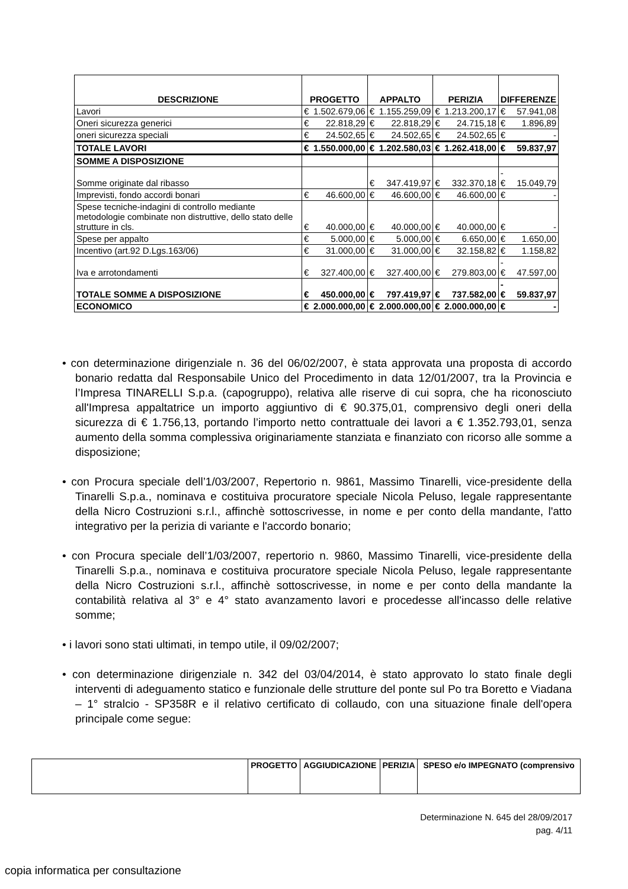| DESCRIZIONE | PROGETTO | | APPALTO | | PERIZIA | | DIFFERENZE | |
| --- | --- | --- | --- | --- | --- | --- | --- | --- |
| Lavori | € | 1.502.679,06 | € | 1.155.259,09 | € | 1.213.200,17 | € | 57.941,08 |
| Oneri sicurezza generici | € | 22.818,29 | € | 22.818,29 | € | 24.715,18 | € | 1.896,89 |
| oneri sicurezza speciali | € | 24.502,65 | € | 24.502,65 | € | 24.502,65 | € | - |
| TOTALE LAVORI | € | 1.550.000,00 | € | 1.202.580,03 | € | 1.262.418,00 | € | 59.837,97 |
| SOMME A DISPOSIZIONE | | | | | | | | |
| Somme originate dal ribasso | | | € | 347.419,97 | € | 332.370,18 | -€ | 15.049,79 |
| Imprevisti, fondo accordi bonari | € | 46.600,00 | € | 46.600,00 | € | 46.600,00 | € | - |
| Spese tecniche-indagini di controllo mediante metodologie combinate non distruttive, dello stato delle strutture in cls. | € | 40.000,00 | € | 40.000,00 | € | 40.000,00 | € | - |
| Spese per appalto | € | 5.000,00 | € | 5.000,00 | € | 6.650,00 | € | 1.650,00 |
| Incentivo (art.92 D.Lgs.163/06) | € | 31.000,00 | € | 31.000,00 | € | 32.158,82 | € | 1.158,82 |
| Iva e arrotondamenti | € | 327.400,00 | € | 327.400,00 | € | 279.803,00 | -€ | 47.597,00 |
| TOTALE SOMME A DISPOSIZIONE | € | 450.000,00 | € | 797.419,97 | € | 737.582,00 | -€ | 59.837,97 |
| ECONOMICO | € | 2.000.000,00 | € | 2.000.000,00 | € | 2.000.000,00 | € | - |
• con determinazione dirigenziale n. 36 del 06/02/2007, è stata approvata una proposta di accordo bonario redatta dal Responsabile Unico del Procedimento in data 12/01/2007, tra la Provincia e l’Impresa TINARELLI S.p.a. (capogruppo), relativa alle riserve di cui sopra, che ha riconosciuto all'Impresa appaltatrice un importo aggiuntivo di € 90.375,01, comprensivo degli oneri della sicurezza di € 1.756,13, portando l’importo netto contrattuale dei lavori a € 1.352.793,01, senza aumento della somma complessiva originariamente stanziata e finanziato con ricorso alle somme a disposizione;
• con Procura speciale dell’1/03/2007, Repertorio n. 9861, Massimo Tinarelli, vice-presidente della Tinarelli S.p.a., nominava e costituiva procuratore speciale Nicola Peluso, legale rappresentante della Nicro Costruzioni s.r.l., affinchè sottoscrivesse, in nome e per conto della mandante, l'atto integrativo per la perizia di variante e l'accordo bonario;
• con Procura speciale dell’1/03/2007, repertorio n. 9860, Massimo Tinarelli, vice-presidente della Tinarelli S.p.a., nominava e costituiva procuratore speciale Nicola Peluso, legale rappresentante della Nicro Costruzioni s.r.l., affinchè sottoscrivesse, in nome e per conto della mandante la contabilità relativa al 3° e 4° stato avanzamento lavori e procedesse all'incasso delle relative somme;
• i lavori sono stati ultimati, in tempo utile, il 09/02/2007;
• con determinazione dirigenziale n. 342 del 03/04/2014, è stato approvato lo stato finale degli interventi di adeguamento statico e funzionale delle strutture del ponte sul Po tra Boretto e Viadana – 1° stralcio - SP358R e il relativo certificato di collaudo, con una situazione finale dell'opera principale come segue:
| | PROGETTO | AGGIUDICAZIONE | PERIZIA | SPESO e/o IMPEGNATO (comprensivo |
Determinazione N. 645 del 28/09/2017
pag. 4/11
copia informatica per consultazione